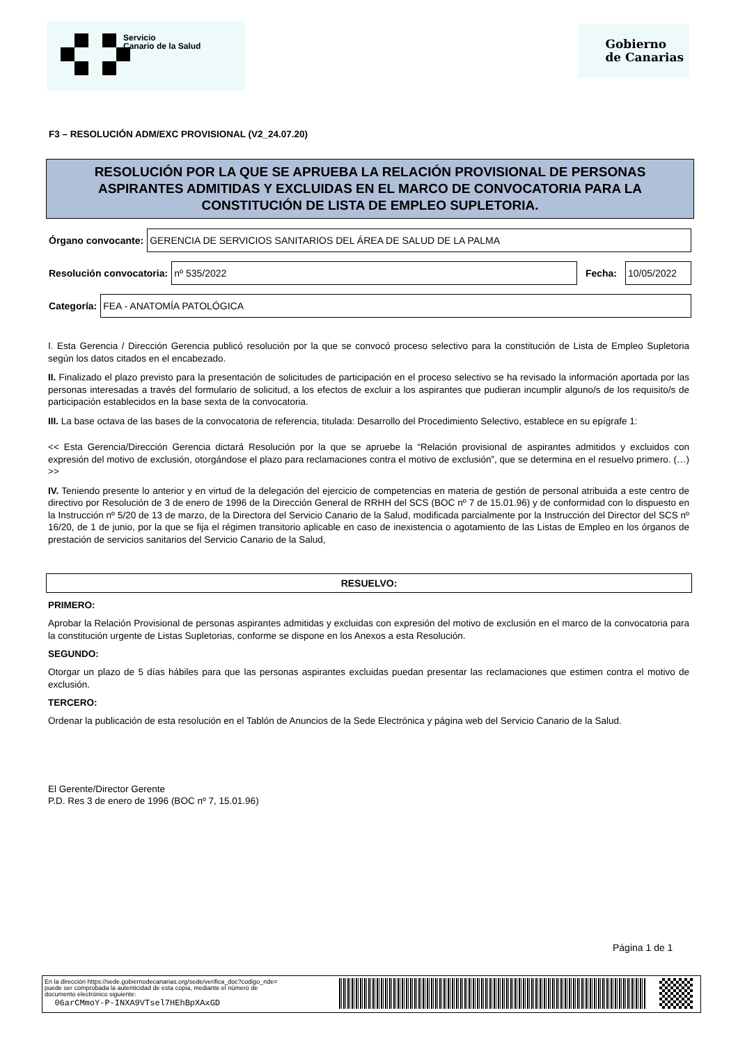Servicio
Canario de la Salud
Gobierno
de Canarias
F3 – RESOLUCIÓN ADM/EXC PROVISIONAL (V2_24.07.20)
RESOLUCIÓN POR LA QUE SE APRUEBA LA RELACIÓN PROVISIONAL DE PERSONAS ASPIRANTES ADMITIDAS Y EXCLUIDAS EN EL MARCO DE CONVOCATORIA PARA LA CONSTITUCIÓN DE LISTA DE EMPLEO SUPLETORIA.
Órgano convocante:
GERENCIA DE SERVICIOS SANITARIOS DEL ÁREA DE SALUD DE LA PALMA
Resolución convocatoria:
nº 535/2022
Fecha:
10/05/2022
Categoría:
FEA - ANATOMÍA PATOLÓGICA
I. Esta Gerencia / Dirección Gerencia publicó resolución por la que se convocó proceso selectivo para la constitución de Lista de Empleo Supletoria según los datos citados en el encabezado.
II. Finalizado el plazo previsto para la presentación de solicitudes de participación en el proceso selectivo se ha revisado la información aportada por las personas interesadas a través del formulario de solicitud, a los efectos de excluir a los aspirantes que pudieran incumplir alguno/s de los requisito/s de participación establecidos en la base sexta de la convocatoria.
III. La base octava de las bases de la convocatoria de referencia, titulada: Desarrollo del Procedimiento Selectivo, establece en su epígrafe 1:
<< Esta Gerencia/Dirección Gerencia dictará Resolución por la que se apruebe la “Relación provisional de aspirantes admitidos y excluidos con expresión del motivo de exclusión, otorgándose el plazo para reclamaciones contra el motivo de exclusión”, que se determina en el resuelvo primero. (…) >>
IV. Teniendo presente lo anterior y en virtud de la delegación del ejercicio de competencias en materia de gestión de personal atribuida a este centro de directivo por Resolución de 3 de enero de 1996 de la Dirección General de RRHH del SCS (BOC nº 7 de 15.01.96) y de conformidad con lo dispuesto en la Instrucción nº 5/20 de 13 de marzo, de la Directora del Servicio Canario de la Salud, modificada parcialmente por la Instrucción del Director del SCS nº 16/20, de 1 de junio, por la que se fija el régimen transitorio aplicable en caso de inexistencia o agotamiento de las Listas de Empleo en los órganos de prestación de servicios sanitarios del Servicio Canario de la Salud,
RESUELVO:
PRIMERO:
Aprobar la Relación Provisional de personas aspirantes admitidas y excluidas con expresión del motivo de exclusión en el marco de la convocatoria para la constitución urgente de Listas Supletorias, conforme se dispone en los Anexos a esta Resolución.
SEGUNDO:
Otorgar un plazo de 5 días hábiles para que las personas aspirantes excluidas puedan presentar las reclamaciones que estimen contra el motivo de exclusión.
TERCERO:
Ordenar la publicación de esta resolución en el Tablón de Anuncios de la Sede Electrónica y página web del Servicio Canario de la Salud.
El Gerente/Director Gerente
P.D. Res 3 de enero de 1996 (BOC nº 7, 15.01.96)
Página 1 de 1
En la dirección https://sede.gobiernodecanarias.org/sede/verifica_doc?codigo_nde=
puede ser comprobada la autenticidad de esta copia, mediante el número de
documento electrónico siguiente:
06arCMmoY-P-INXA9VTsel7HEhBpXAxGD